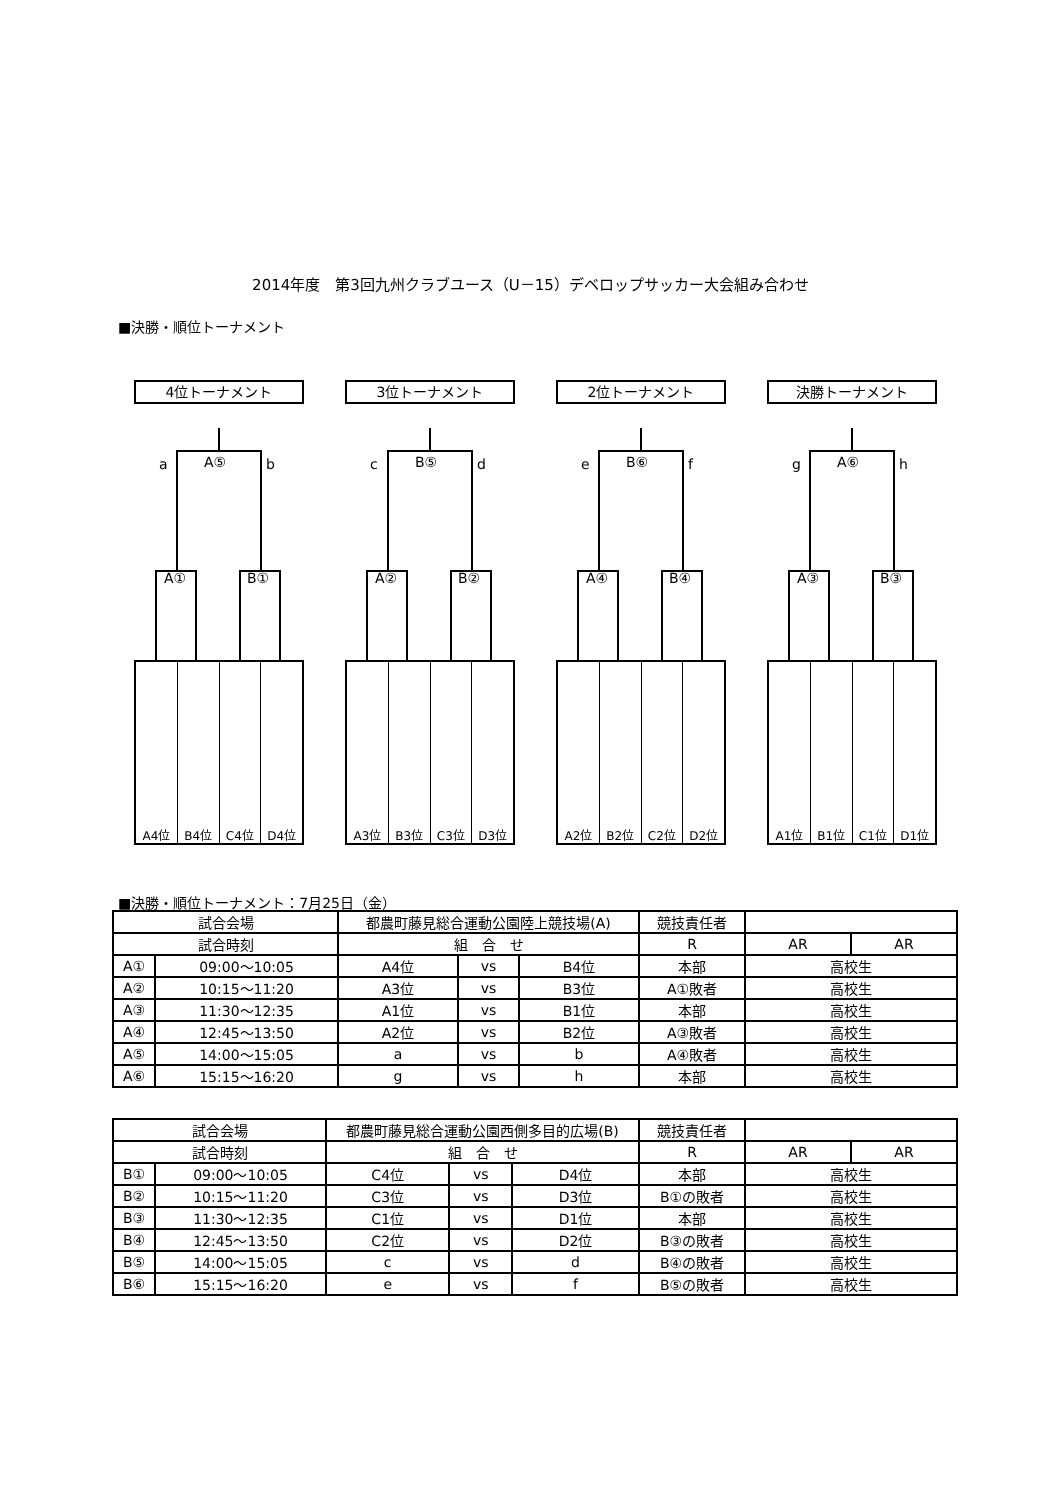2014年度　第3回九州クラブユース（U－15）デベロップサッカー大会組み合わせ
■決勝・順位トーナメント
4位トーナメント
a A⑤ b
A① B①
A4位 B4位 C4位 D4位
3位トーナメント
c B⑤ d
A② B②
A3位 B3位 C3位 D3位
2位トーナメント
e B⑥ f
A④ B④
A2位 B2位 C2位 D2位
決勝トーナメント
g A⑥ h
A③ B③
A1位 B1位 C1位 D1位
■決勝・順位トーナメント：7月25日（金）
| 試合会場 | | 都農町藤見総合運動公園陸上競技場(A) | | | 競技責任者 | | |
| 試合時刻 | | 組 合 せ | | | R | AR | AR |
| A① | 09:00～10:05 | A4位 | vs | B4位 | 本部 | 高校生 | |
| A② | 10:15～11:20 | A3位 | vs | B3位 | A①敗者 | 高校生 | |
| A③ | 11:30～12:35 | A1位 | vs | B1位 | 本部 | 高校生 | |
| A④ | 12:45～13:50 | A2位 | vs | B2位 | A③敗者 | 高校生 | |
| A⑤ | 14:00～15:05 | a | vs | b | A④敗者 | 高校生 | |
| A⑥ | 15:15～16:20 | g | vs | h | 本部 | 高校生 | |
| 試合会場 | | 都農町藤見総合運動公園西側多目的広場(B) | | | 競技責任者 | | |
| 試合時刻 | | 組 合 せ | | | R | AR | AR |
| B① | 09:00～10:05 | C4位 | vs | D4位 | 本部 | 高校生 | |
| B② | 10:15～11:20 | C3位 | vs | D3位 | B①の敗者 | 高校生 | |
| B③ | 11:30～12:35 | C1位 | vs | D1位 | 本部 | 高校生 | |
| B④ | 12:45～13:50 | C2位 | vs | D2位 | B③の敗者 | 高校生 | |
| B⑤ | 14:00～15:05 | c | vs | d | B④の敗者 | 高校生 | |
| B⑥ | 15:15～16:20 | e | vs | f | B⑤の敗者 | 高校生 | |